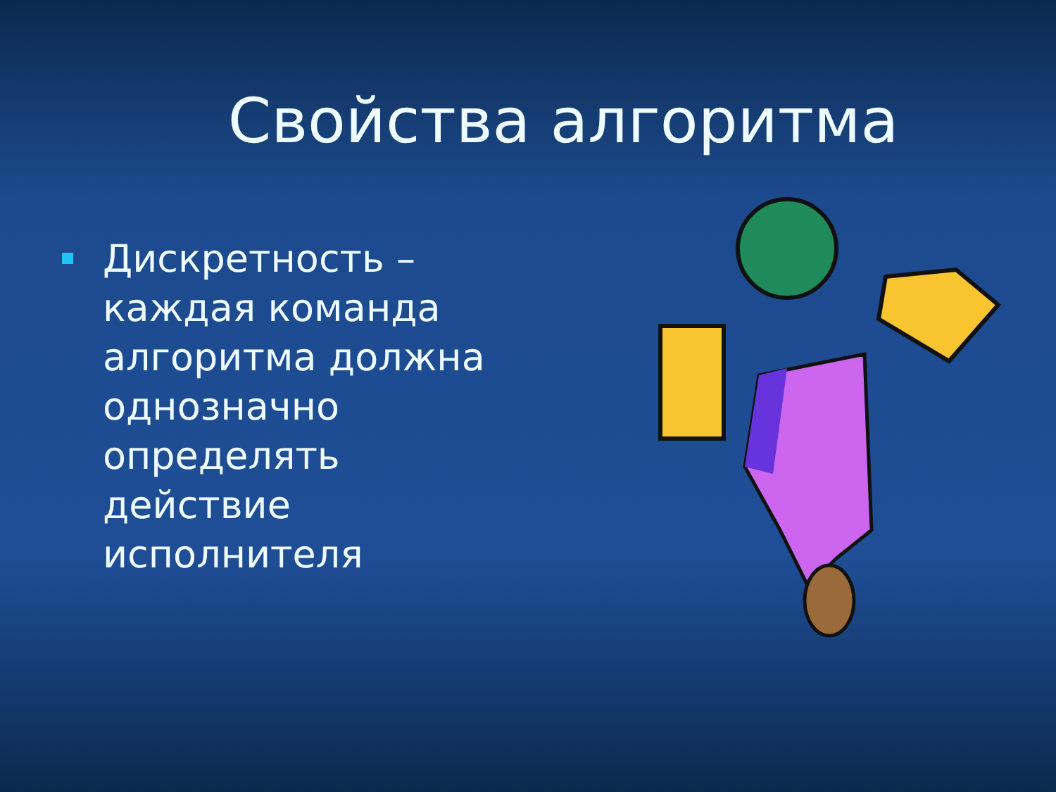Свойства алгоритма
Дискретность – каждая команда алгоритма должна однозначно определять действие исполнителя